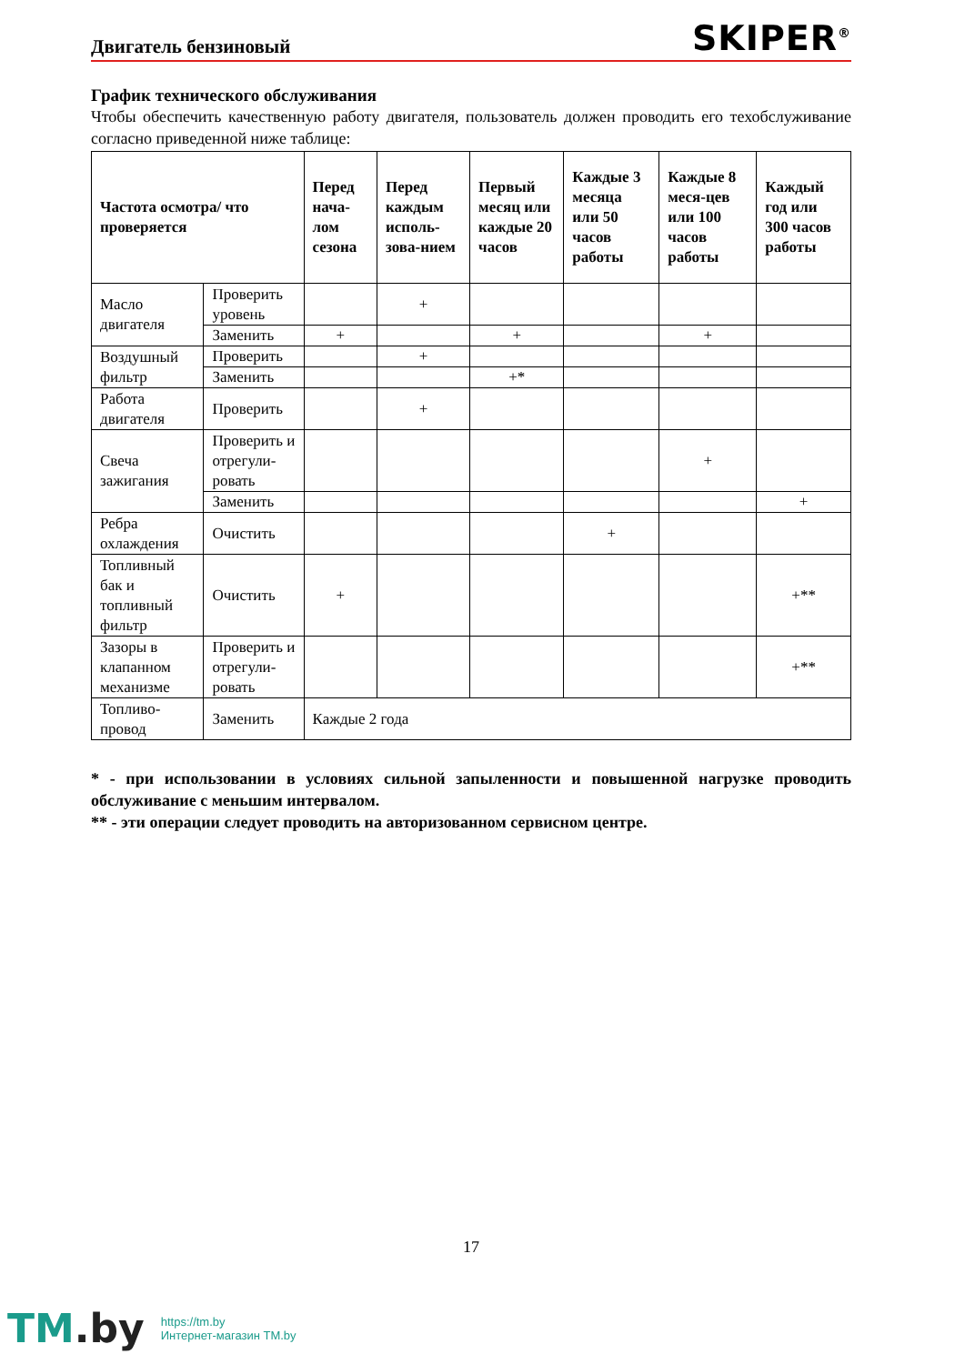Двигатель бензиновый
SKIPER<sup>®</sup>
График технического обслуживания
Чтобы обеспечить качественную работу двигателя, пользователь должен проводить его техобслуживание согласно приведенной ниже таблице:
| Частота осмотра/ что проверяется | | Перед нача-лом сезона | Перед каждым исполь-зова-нием | Первый месяц или каждые 20 часов | Каждые 3 месяца или 50 часов работы | Каждые 8 меся-цев или 100 часов работы | Каждый год или 300 часов работы |
| --- | --- | --- | --- | --- | --- | --- | --- |
| Масло двигателя | Проверить уровень | | + | | | | |
| | Заменить | + | | + | | + | |
| Воздушный фильтр | Проверить | | + | | | | |
| | Заменить | | | +* | | | |
| Работа двигателя | Проверить | | + | | | | |
| Свеча зажигания | Проверить и отрегули-ровать | | | | | + | |
| | Заменить | | | | | | + |
| Ребра охлаждения | Очистить | | | | + | | |
| Топливный бак и топливный фильтр | Очистить | + | | | | | +** |
| Зазоры в клапанном механизме | Проверить и отрегули-ровать | | | | | | +** |
| Топливо-провод | Заменить | Каждые 2 года | | | | | |
* - при использовании в условиях сильной запыленности и повышенной нагрузке проводить обслуживание с меньшим интервалом.
** - эти операции следует проводить на авторизованном сервисном центре.
17
TM.by
https://tm.by
Интернет-магазин TM.by